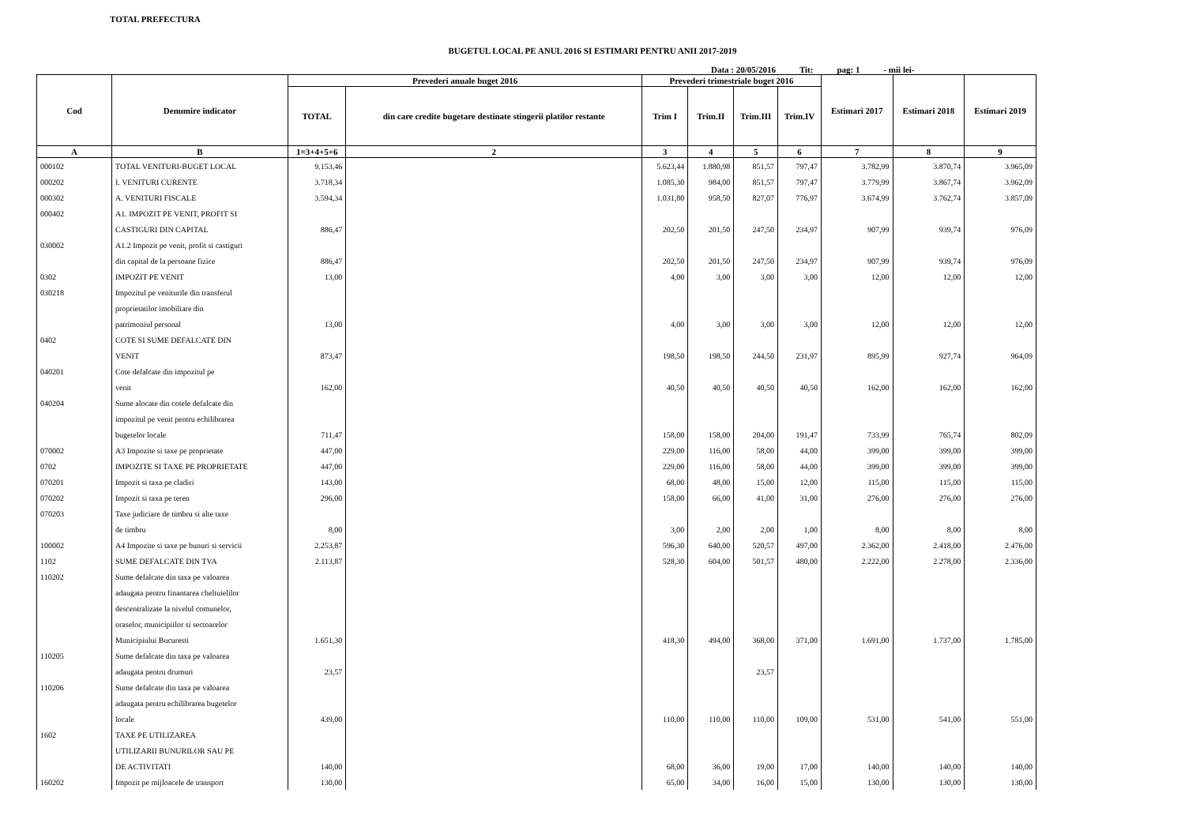TOTAL PREFECTURA
BUGETUL LOCAL PE ANUL 2016 SI ESTIMARI PENTRU ANII 2017-2019
Data : 20/05/2016 Tit: pag: 1 - mii lei-
| Cod | Denumire indicator | Prevederi anuale buget 2016 | | Prevederi trimestriale buget 2016 | | | | Estimari 2017 | Estimari 2018 | Estimari 2019 |
| --- | --- | --- | --- | --- | --- | --- | --- | --- | --- | --- |
| | | TOTAL | din care credite bugetare destinate stingerii platilor restante | Trim I | Trim.II | Trim.III | Trim.IV | | | |
| A | B | 1=3+4+5+6 | 2 | 3 | 4 | 5 | 6 | 7 | 8 | 9 |
| 000102 | TOTAL VENITURI-BUGET LOCAL | 9.153,46 | | 5.623,44 | 1.880,98 | 851,57 | 797,47 | 3.782,99 | 3.870,74 | 3.965,09 |
| 000202 | I. VENITURI CURENTE | 3.718,34 | | 1.085,30 | 984,00 | 851,57 | 797,47 | 3.779,99 | 3.867,74 | 3.962,09 |
| 000302 | A. VENITURI FISCALE | 3.594,34 | | 1.031,80 | 958,50 | 827,07 | 776,97 | 3.674,99 | 3.762,74 | 3.857,09 |
| 000402 | A1. IMPOZIT PE VENIT, PROFIT SI | | | | | | | | | |
| | CASTIGURI DIN CAPITAL | 886,47 | | 202,50 | 201,50 | 247,50 | 234,97 | 907,99 | 939,74 | 976,09 |
| 030002 | A1.2 Impozit pe venit, profit si castiguri | | | | | | | | | |
| | din capital de la persoane fizice | 886,47 | | 202,50 | 201,50 | 247,50 | 234,97 | 907,99 | 939,74 | 976,09 |
| 0302 | IMPOZIT PE VENIT | 13,00 | | 4,00 | 3,00 | 3,00 | 3,00 | 12,00 | 12,00 | 12,00 |
| 030218 | Impozitul pe veniturile din transferul | | | | | | | | | |
| | proprietatilor imobiliare din | | | | | | | | | |
| | patrimoniul personal | 13,00 | | 4,00 | 3,00 | 3,00 | 3,00 | 12,00 | 12,00 | 12,00 |
| 0402 | COTE SI SUME DEFALCATE DIN | | | | | | | | | |
| | VENIT | 873,47 | | 198,50 | 198,50 | 244,50 | 231,97 | 895,99 | 927,74 | 964,09 |
| 040201 | Cote defalcate din impozitul pe | | | | | | | | | |
| | venit | 162,00 | | 40,50 | 40,50 | 40,50 | 40,50 | 162,00 | 162,00 | 162,00 |
| 040204 | Sume alocate din cotele defalcate din | | | | | | | | | |
| | impozitul pe venit pentru echilibrarea | | | | | | | | | |
| | bugetelor locale | 711,47 | | 158,00 | 158,00 | 204,00 | 191,47 | 733,99 | 765,74 | 802,09 |
| 070002 | A3 Impozite si taxe pe proprietate | 447,00 | | 229,00 | 116,00 | 58,00 | 44,00 | 399,00 | 399,00 | 399,00 |
| 0702 | IMPOZITE SI TAXE PE PROPRIETATE | 447,00 | | 229,00 | 116,00 | 58,00 | 44,00 | 399,00 | 399,00 | 399,00 |
| 070201 | Impozit si taxa pe cladiri | 143,00 | | 68,00 | 48,00 | 15,00 | 12,00 | 115,00 | 115,00 | 115,00 |
| 070202 | Impozit si taxa pe teren | 296,00 | | 158,00 | 66,00 | 41,00 | 31,00 | 276,00 | 276,00 | 276,00 |
| 070203 | Taxe judiciare de timbru si alte taxe | | | | | | | | | |
| | de timbru | 8,00 | | 3,00 | 2,00 | 2,00 | 1,00 | 8,00 | 8,00 | 8,00 |
| 100002 | A4 Impozite si taxe pe bunuri si servicii | 2.253,87 | | 596,30 | 640,00 | 520,57 | 497,00 | 2.362,00 | 2.418,00 | 2.476,00 |
| 1102 | SUME DEFALCATE DIN TVA | 2.113,87 | | 528,30 | 604,00 | 501,57 | 480,00 | 2.222,00 | 2.278,00 | 2.336,00 |
| 110202 | Sume defalcate din taxa pe valoarea | | | | | | | | | |
| | adaugata pentru finantarea cheltuielilor | | | | | | | | | |
| | descentralizate la nivelul comunelor, | | | | | | | | | |
| | oraselor, municipiilor si sectoarelor | | | | | | | | | |
| | Municipiului Bucuresti | 1.651,30 | | 418,30 | 494,00 | 368,00 | 371,00 | 1.691,00 | 1.737,00 | 1.785,00 |
| 110205 | Sume defalcate din taxa pe valoarea | | | | | | | | | |
| | adaugata pentru drumuri | 23,57 | | | | 23,57 | | | | |
| 110206 | Sume defalcate din taxa pe valoarea | | | | | | | | | |
| | adaugata pentru echilibrarea bugetelor | | | | | | | | | |
| | locale | 439,00 | | 110,00 | 110,00 | 110,00 | 109,00 | 531,00 | 541,00 | 551,00 |
| 1602 | TAXE PE UTILIZAREA | | | | | | | | | |
| | UTILIZARII BUNURILOR SAU PE | | | | | | | | | |
| | DE ACTIVITATI | 140,00 | | 68,00 | 36,00 | 19,00 | 17,00 | 140,00 | 140,00 | 140,00 |
| 160202 | Impozit pe mijloacele de transport | 130,00 | | 65,00 | 34,00 | 16,00 | 15,00 | 130,00 | 130,00 | 130,00 |